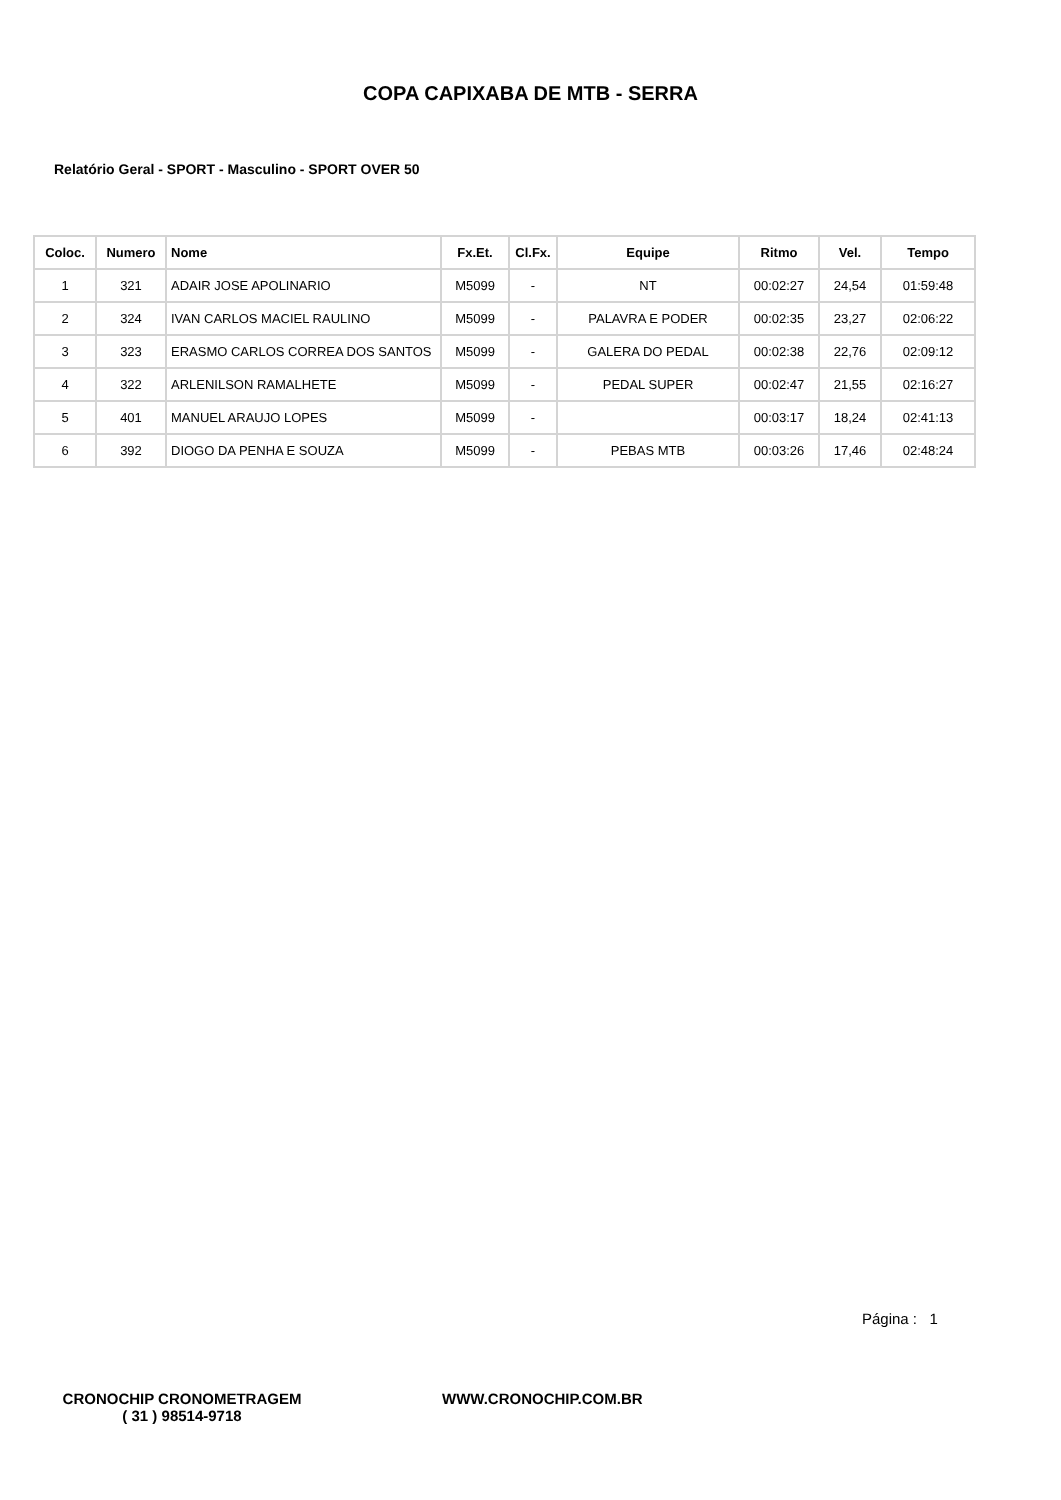COPA CAPIXABA DE MTB - SERRA
Relatório Geral - SPORT - Masculino - SPORT OVER 50
| Coloc. | Numero | Nome | Fx.Et. | Cl.Fx. | Equipe | Ritmo | Vel. | Tempo |
| --- | --- | --- | --- | --- | --- | --- | --- | --- |
| 1 | 321 | ADAIR JOSE APOLINARIO | M5099 | - | NT | 00:02:27 | 24,54 | 01:59:48 |
| 2 | 324 | IVAN CARLOS MACIEL RAULINO | M5099 | - | PALAVRA E PODER | 00:02:35 | 23,27 | 02:06:22 |
| 3 | 323 | ERASMO CARLOS CORREA DOS SANTOS | M5099 | - | GALERA DO PEDAL | 00:02:38 | 22,76 | 02:09:12 |
| 4 | 322 | ARLENILSON RAMALHETE | M5099 | - | PEDAL SUPER | 00:02:47 | 21,55 | 02:16:27 |
| 5 | 401 | MANUEL ARAUJO LOPES | M5099 | - | | 00:03:17 | 18,24 | 02:41:13 |
| 6 | 392 | DIOGO DA PENHA E SOUZA | M5099 | - | PEBAS MTB | 00:03:26 | 17,46 | 02:48:24 |
Página : 1
CRONOCHIP CRONOMETRAGEM
( 31 ) 98514-9718
WWW.CRONOCHIP.COM.BR